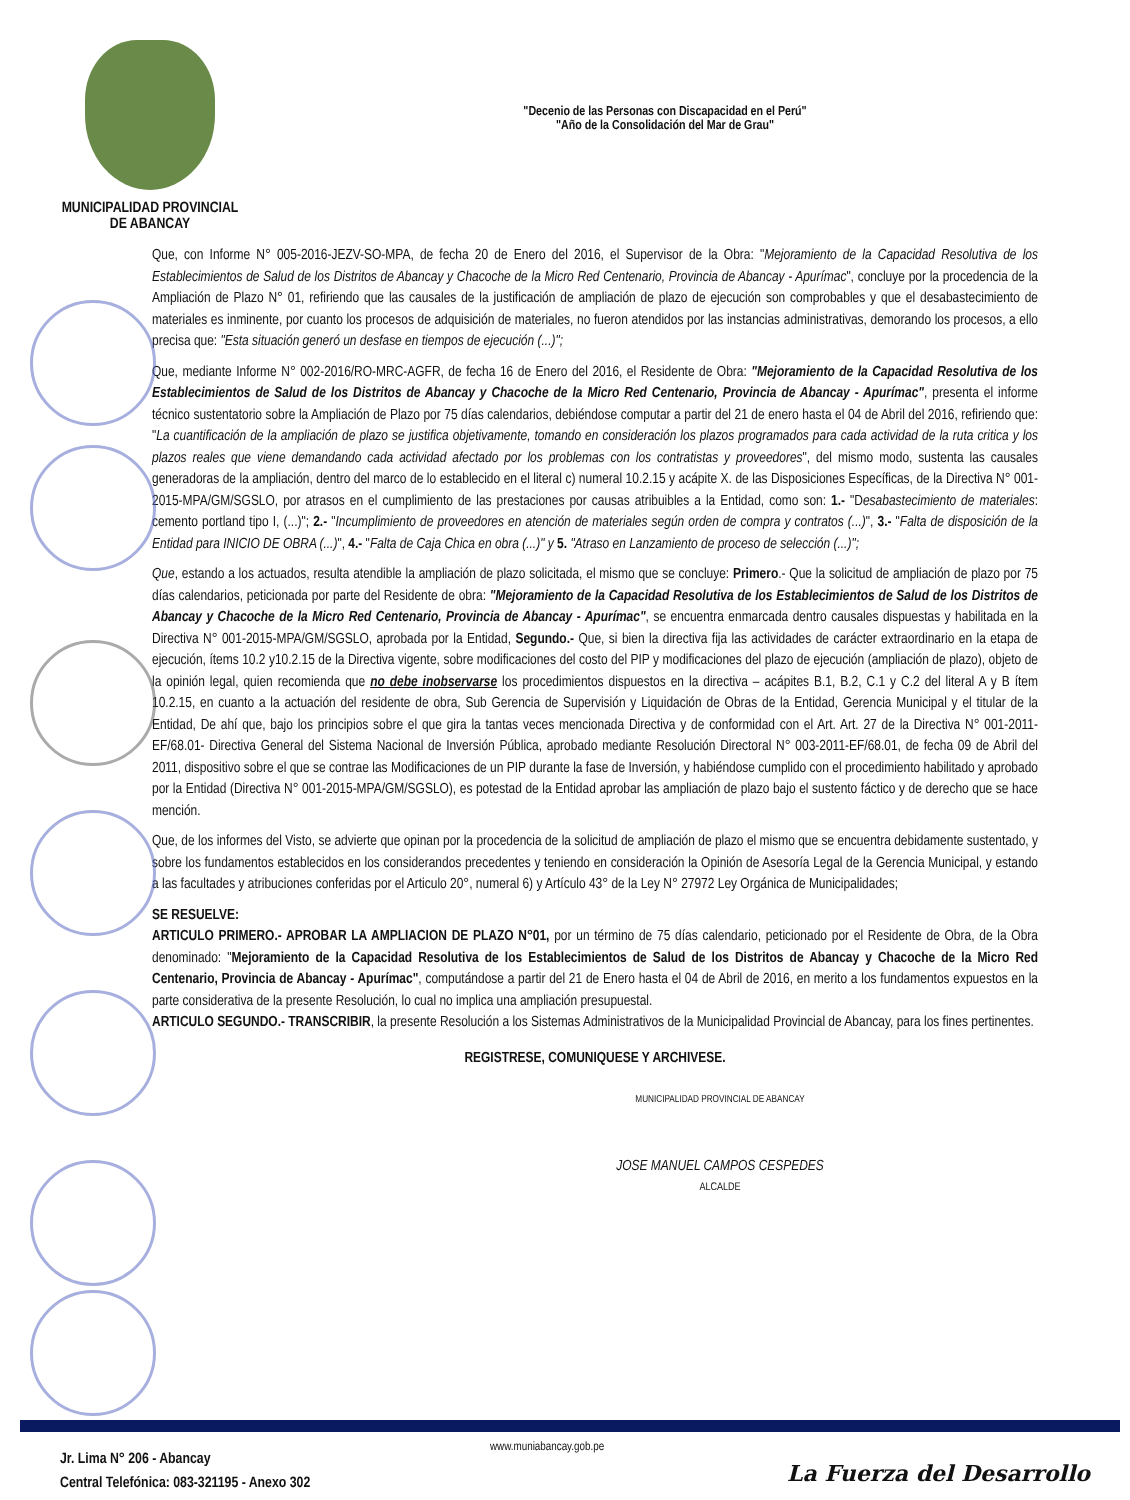MUNICIPALIDAD PROVINCIAL
DE ABANCAY
"Decenio de las Personas con Discapacidad en el Perú"
"Año de la Consolidación del Mar de Grau"
Que, con Informe N° 005-2016-JEZV-SO-MPA, de fecha 20 de Enero del 2016, el Supervisor de la Obra: "Mejoramiento de la Capacidad Resolutiva de los Establecimientos de Salud de los Distritos de Abancay y Chacoche de la Micro Red Centenario, Provincia de Abancay - Apurímac", concluye por la procedencia de la Ampliación de Plazo N° 01, refiriendo que las causales de la justificación de ampliación de plazo de ejecución son comprobables y que el desabastecimiento de materiales es inminente, por cuanto los procesos de adquisición de materiales, no fueron atendidos por las instancias administrativas, demorando los procesos, a ello precisa que: "Esta situación generó un desfase en tiempos de ejecución (...)";
Que, mediante Informe N° 002-2016/RO-MRC-AGFR, de fecha 16 de Enero del 2016, el Residente de Obra: "Mejoramiento de la Capacidad Resolutiva de los Establecimientos de Salud de los Distritos de Abancay y Chacoche de la Micro Red Centenario, Provincia de Abancay - Apurímac", presenta el informe técnico sustentatorio sobre la Ampliación de Plazo por 75 días calendarios, debiéndose computar a partir del 21 de enero hasta el 04 de Abril del 2016, refiriendo que: "La cuantificación de la ampliación de plazo se justifica objetivamente, tomando en consideración los plazos programados para cada actividad de la ruta critica y los plazos reales que viene demandando cada actividad afectado por los problemas con los contratistas y proveedores", del mismo modo, sustenta las causales generadoras de la ampliación, dentro del marco de lo establecido en el literal c) numeral 10.2.15 y acápite X. de las Disposiciones Específicas, de la Directiva N° 001-2015-MPA/GM/SGSLO, por atrasos en el cumplimiento de las prestaciones por causas atribuibles a la Entidad, como son: 1.- "Desabastecimiento de materiales: cemento portland tipo I, (...)"; 2.- "Incumplimiento de proveedores en atención de materiales según orden de compra y contratos (...)", 3.- "Falta de disposición de la Entidad para INICIO DE OBRA (...)", 4.- "Falta de Caja Chica en obra (...)" y 5. "Atraso en Lanzamiento de proceso de selección (...)";
Que, estando a los actuados, resulta atendible la ampliación de plazo solicitada, el mismo que se concluye: Primero.- Que la solicitud de ampliación de plazo por 75 días calendarios, peticionada por parte del Residente de obra: "Mejoramiento de la Capacidad Resolutiva de los Establecimientos de Salud de los Distritos de Abancay y Chacoche de la Micro Red Centenario, Provincia de Abancay - Apurímac", se encuentra enmarcada dentro causales dispuestas y habilitada en la Directiva N° 001-2015-MPA/GM/SGSLO, aprobada por la Entidad, Segundo.- Que, si bien la directiva fija las actividades de carácter extraordinario en la etapa de ejecución, ítems 10.2 y10.2.15 de la Directiva vigente, sobre modificaciones del costo del PIP y modificaciones del plazo de ejecución (ampliación de plazo), objeto de la opinión legal, quien recomienda que no debe inobservarse los procedimientos dispuestos en la directiva – acápites B.1, B.2, C.1 y C.2 del literal A y B ítem 10.2.15, en cuanto a la actuación del residente de obra, Sub Gerencia de Supervisión y Liquidación de Obras de la Entidad, Gerencia Municipal y el titular de la Entidad, De ahí que, bajo los principios sobre el que gira la tantas veces mencionada Directiva y de conformidad con el Art. Art. 27 de la Directiva N° 001-2011-EF/68.01- Directiva General del Sistema Nacional de Inversión Pública, aprobado mediante Resolución Directoral N° 003-2011-EF/68.01, de fecha 09 de Abril del 2011, dispositivo sobre el que se contrae las Modificaciones de un PIP durante la fase de Inversión, y habiéndose cumplido con el procedimiento habilitado y aprobado por la Entidad (Directiva N° 001-2015-MPA/GM/SGSLO), es potestad de la Entidad aprobar las ampliación de plazo bajo el sustento fáctico y de derecho que se hace mención.
Que, de los informes del Visto, se advierte que opinan por la procedencia de la solicitud de ampliación de plazo el mismo que se encuentra debidamente sustentado, y sobre los fundamentos establecidos en los considerandos precedentes y teniendo en consideración la Opinión de Asesoría Legal de la Gerencia Municipal, y estando a las facultades y atribuciones conferidas por el Articulo 20°, numeral 6) y Artículo 43° de la Ley N° 27972 Ley Orgánica de Municipalidades;
SE RESUELVE:
ARTICULO PRIMERO.- APROBAR LA AMPLIACION DE PLAZO N°01, por un término de 75 días calendario, peticionado por el Residente de Obra, de la Obra denominado: "Mejoramiento de la Capacidad Resolutiva de los Establecimientos de Salud de los Distritos de Abancay y Chacoche de la Micro Red Centenario, Provincia de Abancay - Apurímac", computándose a partir del 21 de Enero hasta el 04 de Abril de 2016, en merito a los fundamentos expuestos en la parte considerativa de la presente Resolución, lo cual no implica una ampliación presupuestal.
ARTICULO SEGUNDO.- TRANSCRIBIR, la presente Resolución a los Sistemas Administrativos de la Municipalidad Provincial de Abancay, para los fines pertinentes.
REGISTRESE, COMUNIQUESE Y ARCHIVESE.
MUNICIPALIDAD PROVINCIAL DE ABANCAY
JOSE MANUEL CAMPOS CESPEDES
ALCALDE
www.muniabancay.gob.pe
Jr. Lima N° 206 - Abancay
Central Telefónica: 083-321195 - Anexo 302
La Fuerza del Desarrollo